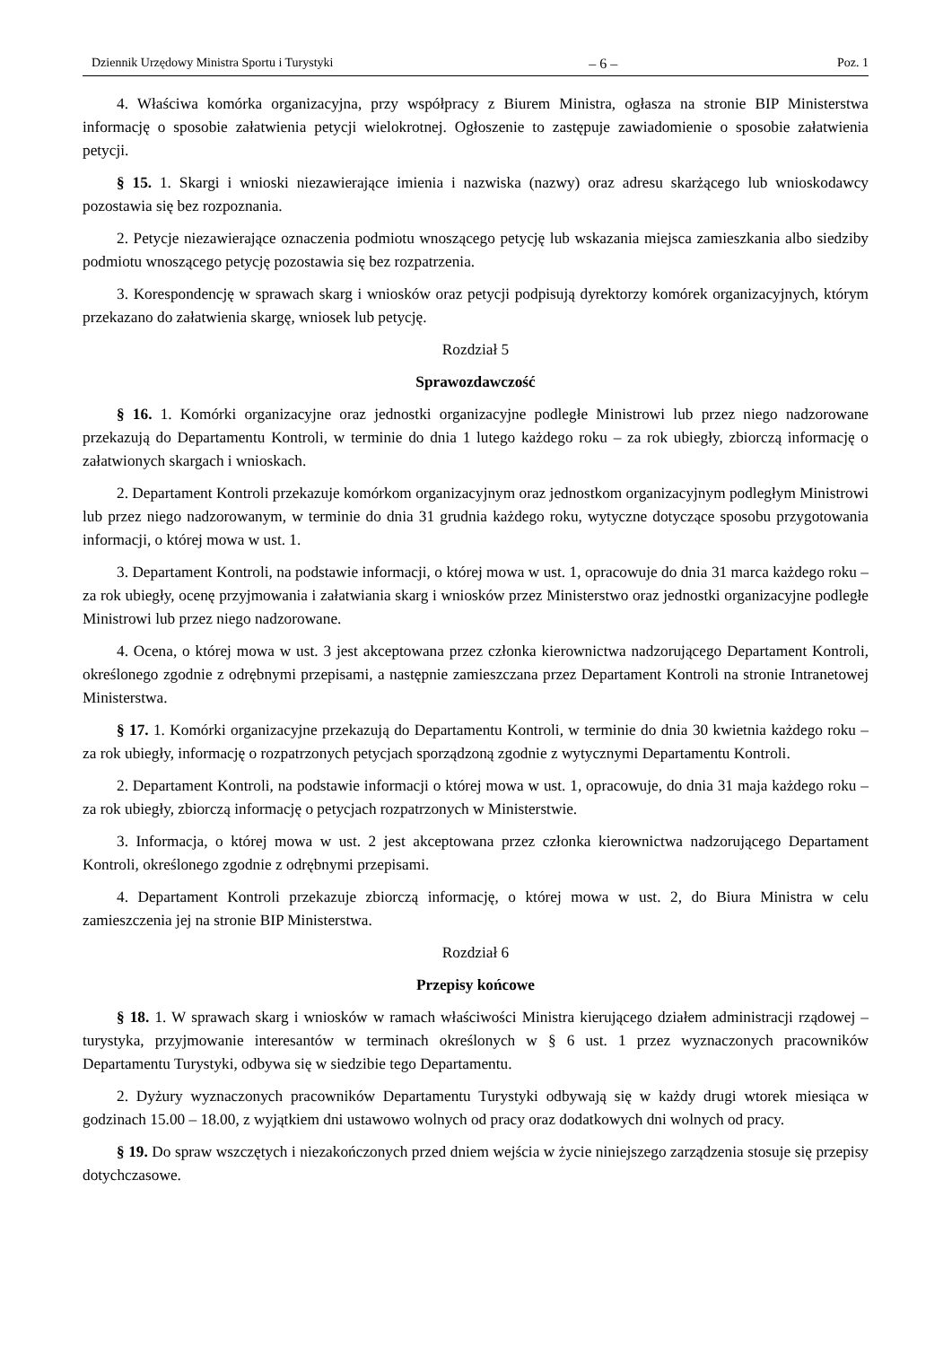Dziennik Urzędowy Ministra Sportu i Turystyki – 6 – Poz. 1
4. Właściwa komórka organizacyjna, przy współpracy z Biurem Ministra, ogłasza na stronie BIP Ministerstwa informację o sposobie załatwienia petycji wielokrotnej. Ogłoszenie to zastępuje zawiadomienie o sposobie załatwienia petycji.
§ 15. 1. Skargi i wnioski niezawierające imienia i nazwiska (nazwy) oraz adresu skarżącego lub wnioskodawcy pozostawia się bez rozpoznania.
2. Petycje niezawierające oznaczenia podmiotu wnoszącego petycję lub wskazania miejsca zamieszkania albo siedziby podmiotu wnoszącego petycję pozostawia się bez rozpatrzenia.
3. Korespondencję w sprawach skarg i wniosków oraz petycji podpisują dyrektorzy komórek organizacyjnych, którym przekazano do załatwienia skargę, wniosek lub petycję.
Rozdział 5
Sprawozdawczość
§ 16. 1. Komórki organizacyjne oraz jednostki organizacyjne podległe Ministrowi lub przez niego nadzorowane przekazują do Departamentu Kontroli, w terminie do dnia 1 lutego każdego roku – za rok ubiegły, zbiorczą informację o załatwionych skargach i wnioskach.
2. Departament Kontroli przekazuje komórkom organizacyjnym oraz jednostkom organizacyjnym podległym Ministrowi lub przez niego nadzorowanym, w terminie do dnia 31 grudnia każdego roku, wytyczne dotyczące sposobu przygotowania informacji, o której mowa w ust. 1.
3. Departament Kontroli, na podstawie informacji, o której mowa w ust. 1, opracowuje do dnia 31 marca każdego roku – za rok ubiegły, ocenę przyjmowania i załatwiania skarg i wniosków przez Ministerstwo oraz jednostki organizacyjne podległe Ministrowi lub przez niego nadzorowane.
4. Ocena, o której mowa w ust. 3 jest akceptowana przez członka kierownictwa nadzorującego Departament Kontroli, określonego zgodnie z odrębnymi przepisami, a następnie zamieszczana przez Departament Kontroli na stronie Intranetowej Ministerstwa.
§ 17. 1. Komórki organizacyjne przekazują do Departamentu Kontroli, w terminie do dnia 30 kwietnia każdego roku – za rok ubiegły, informację o rozpatrzonych petycjach sporządzoną zgodnie z wytycznymi Departamentu Kontroli.
2. Departament Kontroli, na podstawie informacji o której mowa w ust. 1, opracowuje, do dnia 31 maja każdego roku – za rok ubiegły, zbiorczą informację o petycjach rozpatrzonych w Ministerstwie.
3. Informacja, o której mowa w ust. 2 jest akceptowana przez członka kierownictwa nadzorującego Departament Kontroli, określonego zgodnie z odrębnymi przepisami.
4. Departament Kontroli przekazuje zbiorczą informację, o której mowa w ust. 2, do Biura Ministra w celu zamieszczenia jej na stronie BIP Ministerstwa.
Rozdział 6
Przepisy końcowe
§ 18. 1. W sprawach skarg i wniosków w ramach właściwości Ministra kierującego działem administracji rządowej – turystyka, przyjmowanie interesantów w terminach określonych w § 6 ust. 1 przez wyznaczonych pracowników Departamentu Turystyki, odbywa się w siedzibie tego Departamentu.
2. Dyżury wyznaczonych pracowników Departamentu Turystyki odbywają się w każdy drugi wtorek miesiąca w godzinach 15.00 – 18.00, z wyjątkiem dni ustawowo wolnych od pracy oraz dodatkowych dni wolnych od pracy.
§ 19. Do spraw wszczętych i niezakończonych przed dniem wejścia w życie niniejszego zarządzenia stosuje się przepisy dotychczasowe.